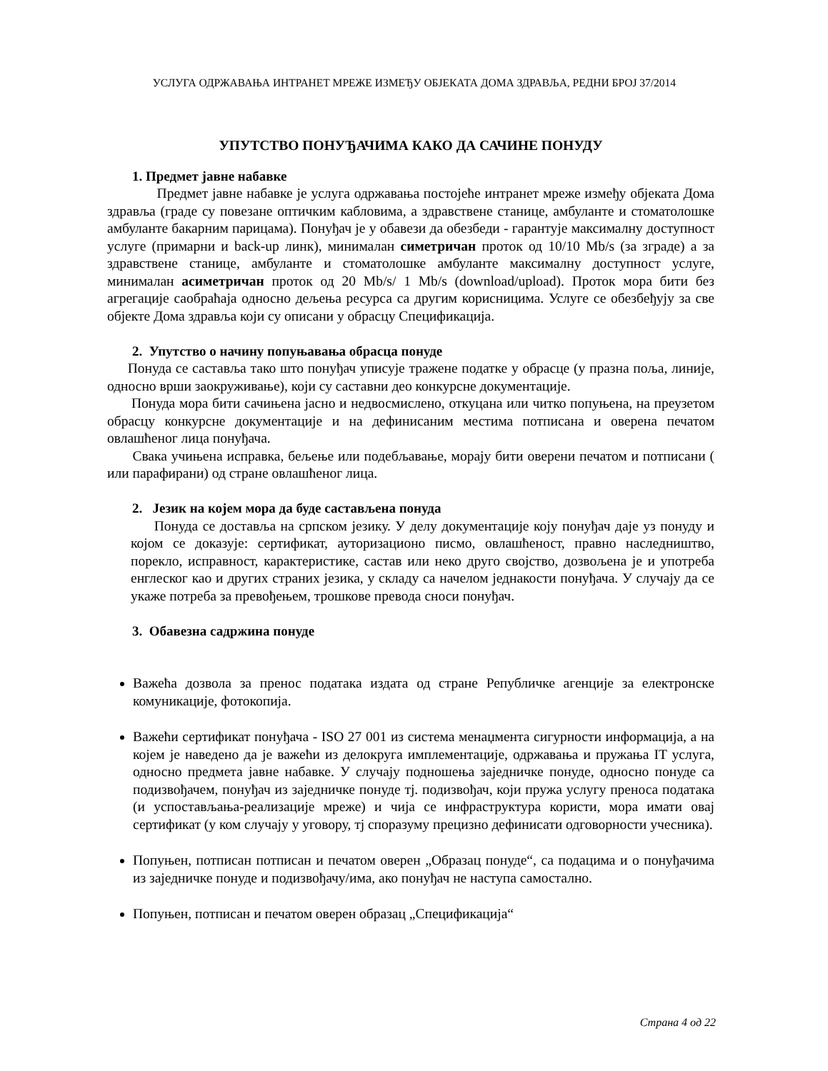УСЛУГА ОДРЖАВАЊА ИНТРАНЕТ МРЕЖЕ ИЗМЕЂУ ОБЈЕКАТА ДОМА ЗДРАВЉА, РЕДНИ БРОЈ 37/2014
УПУТСТВО ПОНУЂАЧИМА КАКО ДА САЧИНЕ ПОНУДУ
1. Предмет јавне набавке
Предмет јавне набавке је услуга одржавања постојеће интранет мреже између објеката Дома здравља (граде су повезане оптичким кабловима, а здравствене станице, амбуланте и стоматолошке амбуланте бакарним парицама). Понуђач је у обавези да обезбеди - гарантује максималну доступност услуге (примарни и back-up линк), минималан симетричан проток од 10/10 Mb/s (за зграде) а за здравствене станице, амбуланте и стоматолошке амбуланте максималну доступност услуге, минималан асиметричан проток од 20 Mb/s/ 1 Mb/s (download/upload). Проток мора бити без агрегације саобраћаја односно дељења ресурса са другим корисницима. Услуге се обезбеђују за све објекте Дома здравља који су описани у обрасцу Спецификација.
2. Упутство о начину попуњавања обрасца понуде
Понуда се саставља тако што понуђач уписује тражене податке у обрасце (у празна поља, линије, односно врши заокруживање), који су саставни део конкурсне документације.
Понуда мора бити сачињена јасно и недвосмислено, откуцана или читко попуњена, на преузетом обрасцу конкурсне документације и на дефинисаним местима потписана и оверена печатом овлашћеног лица понуђача.
Свака учињена исправка, бељење или подебљавање, морају бити оверени печатом и потписани ( или парафирани) од стране овлашћеног лица.
2. Језик на којем мора да буде састављена понуда
Понуда се доставља на српском језику. У делу документације коју понуђач даје уз понуду и којом се доказује: сертификат, ауторизационо писмо, овлашћеност, правно наследништво, порекло, исправност, карактеристике, састав или неко друго својство, дозвољена је и употреба енглеског као и других страних језика, у складу са начелом једнакости понуђача. У случају да се укаже потреба за превођењем, трошкове превода сноси понуђач.
3. Обавезна садржина понуде
Важећа дозвола за пренос података издата од стране Републичке агенције за електронске комуникације, фотокопија.
Важећи сертификат понуђача - ISO 27 001 из система менаџмента сигурности информација, а на којем је наведено да је важећи из делокруга имплементације, одржавања и пружања IT услуга, односно предмета јавне набавке. У случају подношења заједничке понуде, односно понуде са подизвођачем, понуђач из заједничке понуде тј. подизвођач, који пружа услугу преноса података (и успостављања-реализације мреже) и чија се инфраструктура користи, мора имати овај сертификат (у ком случају у уговору, тј споразуму прецизно дефинисати одговорности учесника).
Попуњен, потписан потписан и печатом оверен „Образац понуде“, са подацима и о понуђачима из заједничке понуде и подизвођачу/има, ако понуђач не наступа самостално.
Попуњен, потписан и печатом оверен образац „Спецификација“
Страна 4 од 22